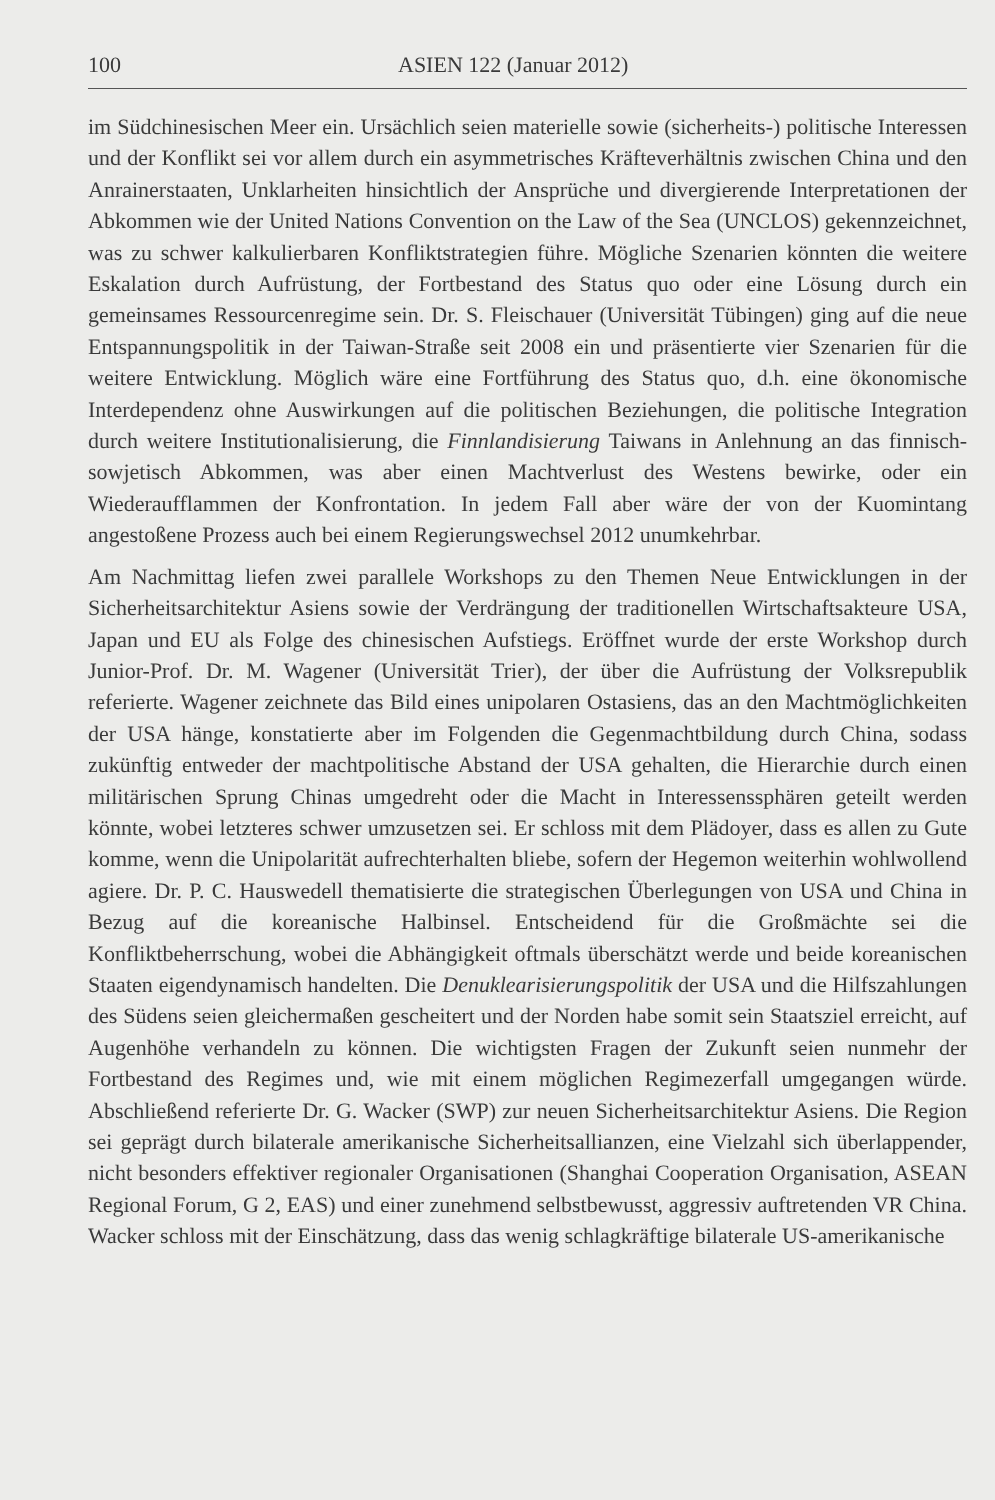100 ASIEN 122 (Januar 2012)
im Südchinesischen Meer ein. Ursächlich seien materielle sowie (sicherheits-) politische Interessen und der Konflikt sei vor allem durch ein asymmetrisches Kräfteverhältnis zwischen China und den Anrainerstaaten, Unklarheiten hinsichtlich der Ansprüche und divergierende Interpretationen der Abkommen wie der United Nations Convention on the Law of the Sea (UNCLOS) gekennzeichnet, was zu schwer kalkulierbaren Konfliktstrategien führe. Mögliche Szenarien könnten die weitere Eskalation durch Aufrüstung, der Fortbestand des Status quo oder eine Lösung durch ein gemeinsames Ressourcenregime sein. Dr. S. Fleischauer (Universität Tübingen) ging auf die neue Entspannungspolitik in der Taiwan-Straße seit 2008 ein und präsentierte vier Szenarien für die weitere Entwicklung. Möglich wäre eine Fortführung des Status quo, d.h. eine ökonomische Interdependenz ohne Auswirkungen auf die politischen Beziehungen, die politische Integration durch weitere Institutionalisierung, die Finnlandisierung Taiwans in Anlehnung an das finnisch-sowjetisch Abkommen, was aber einen Machtverlust des Westens bewirke, oder ein Wiederaufflammen der Konfrontation. In jedem Fall aber wäre der von der Kuomintang angestoßene Prozess auch bei einem Regierungswechsel 2012 unumkehrbar.
Am Nachmittag liefen zwei parallele Workshops zu den Themen Neue Entwicklungen in der Sicherheitsarchitektur Asiens sowie der Verdrängung der traditionellen Wirtschaftsakteure USA, Japan und EU als Folge des chinesischen Aufstiegs. Eröffnet wurde der erste Workshop durch Junior-Prof. Dr. M. Wagener (Universität Trier), der über die Aufrüstung der Volksrepublik referierte. Wagener zeichnete das Bild eines unipolaren Ostasiens, das an den Machtmöglichkeiten der USA hänge, konstatierte aber im Folgenden die Gegenmachtbildung durch China, sodass zukünftig entweder der machtpolitische Abstand der USA gehalten, die Hierarchie durch einen militärischen Sprung Chinas umgedreht oder die Macht in Interessenssphären geteilt werden könnte, wobei letzteres schwer umzusetzen sei. Er schloss mit dem Plädoyer, dass es allen zu Gute komme, wenn die Unipolarität aufrechterhalten bliebe, sofern der Hegemon weiterhin wohlwollend agiere. Dr. P. C. Hauswedell thematisierte die strategischen Überlegungen von USA und China in Bezug auf die koreanische Halbinsel. Entscheidend für die Großmächte sei die Konfliktbeherrschung, wobei die Abhängigkeit oftmals überschätzt werde und beide koreanischen Staaten eigendynamisch handelten. Die Denuklearisierungspolitik der USA und die Hilfszahlungen des Südens seien gleichermaßen gescheitert und der Norden habe somit sein Staatsziel erreicht, auf Augenhöhe verhandeln zu können. Die wichtigsten Fragen der Zukunft seien nunmehr der Fortbestand des Regimes und, wie mit einem möglichen Regimezerfall umgegangen würde. Abschließend referierte Dr. G. Wacker (SWP) zur neuen Sicherheitsarchitektur Asiens. Die Region sei geprägt durch bilaterale amerikanische Sicherheitsallianzen, eine Vielzahl sich überlappender, nicht besonders effektiver regionaler Organisationen (Shanghai Cooperation Organisation, ASEAN Regional Forum, G 2, EAS) und einer zunehmend selbstbewusst, aggressiv auftretenden VR China. Wacker schloss mit der Einschätzung, dass das wenig schlagkräftige bilaterale US-amerikanische